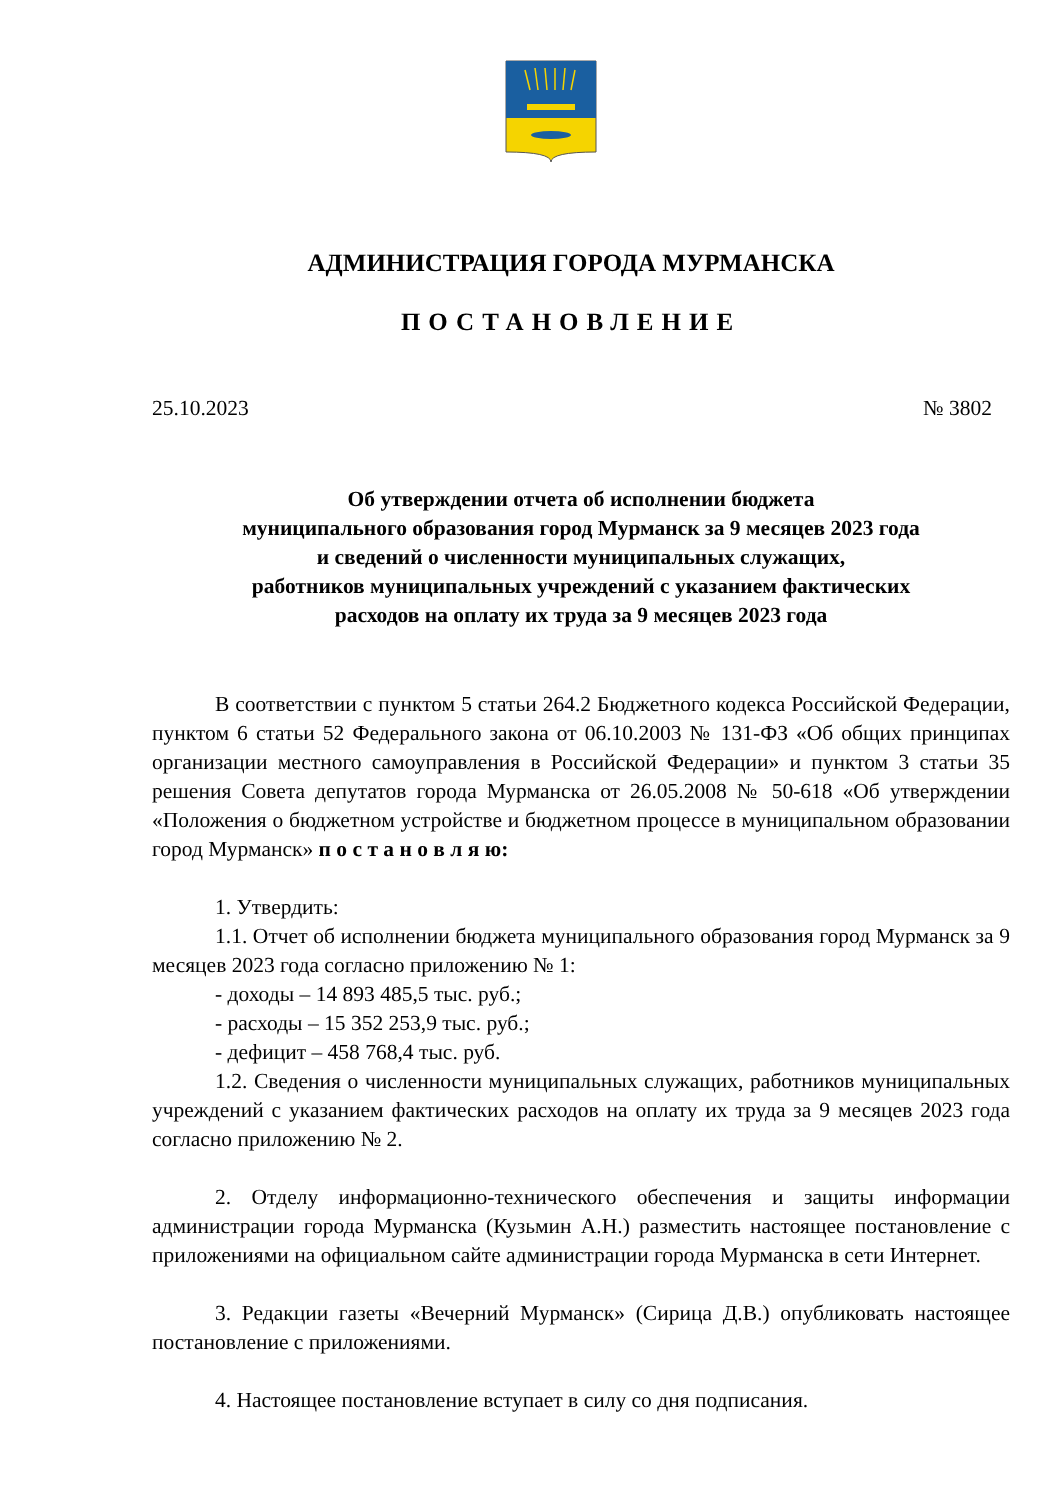АДМИНИСТРАЦИЯ ГОРОДА МУРМАНСКА
ПОСТАНОВЛЕНИЕ
25.10.2023 № 3802
Об утверждении отчета об исполнении бюджета
муниципального образования город Мурманск за 9 месяцев 2023 года
и сведений о численности муниципальных служащих,
работников муниципальных учреждений с указанием фактических
расходов на оплату их труда за 9 месяцев 2023 года
В соответствии с пунктом 5 статьи 264.2 Бюджетного кодекса Российской Федерации, пунктом 6 статьи 52 Федерального закона от 06.10.2003 № 131-ФЗ «Об общих принципах организации местного самоуправления в Российской Федерации» и пунктом 3 статьи 35 решения Совета депутатов города Мурманска от 26.05.2008 № 50-618 «Об утверждении «Положения о бюджетном устройстве и бюджетном процессе в муниципальном образовании город Мурманск» п о с т а н о в л я ю:
1. Утвердить:
1.1. Отчет об исполнении бюджета муниципального образования город Мурманск за 9 месяцев 2023 года согласно приложению № 1:
- доходы – 14 893 485,5 тыс. руб.;
- расходы – 15 352 253,9 тыс. руб.;
- дефицит – 458 768,4 тыс. руб.
1.2. Сведения о численности муниципальных служащих, работников муниципальных учреждений с указанием фактических расходов на оплату их труда за 9 месяцев 2023 года согласно приложению № 2.
2. Отделу информационно-технического обеспечения и защиты информации администрации города Мурманска (Кузьмин А.Н.) разместить настоящее постановление с приложениями на официальном сайте администрации города Мурманска в сети Интернет.
3. Редакции газеты «Вечерний Мурманск» (Сирица Д.В.) опубликовать настоящее постановление с приложениями.
4. Настоящее постановление вступает в силу со дня подписания.